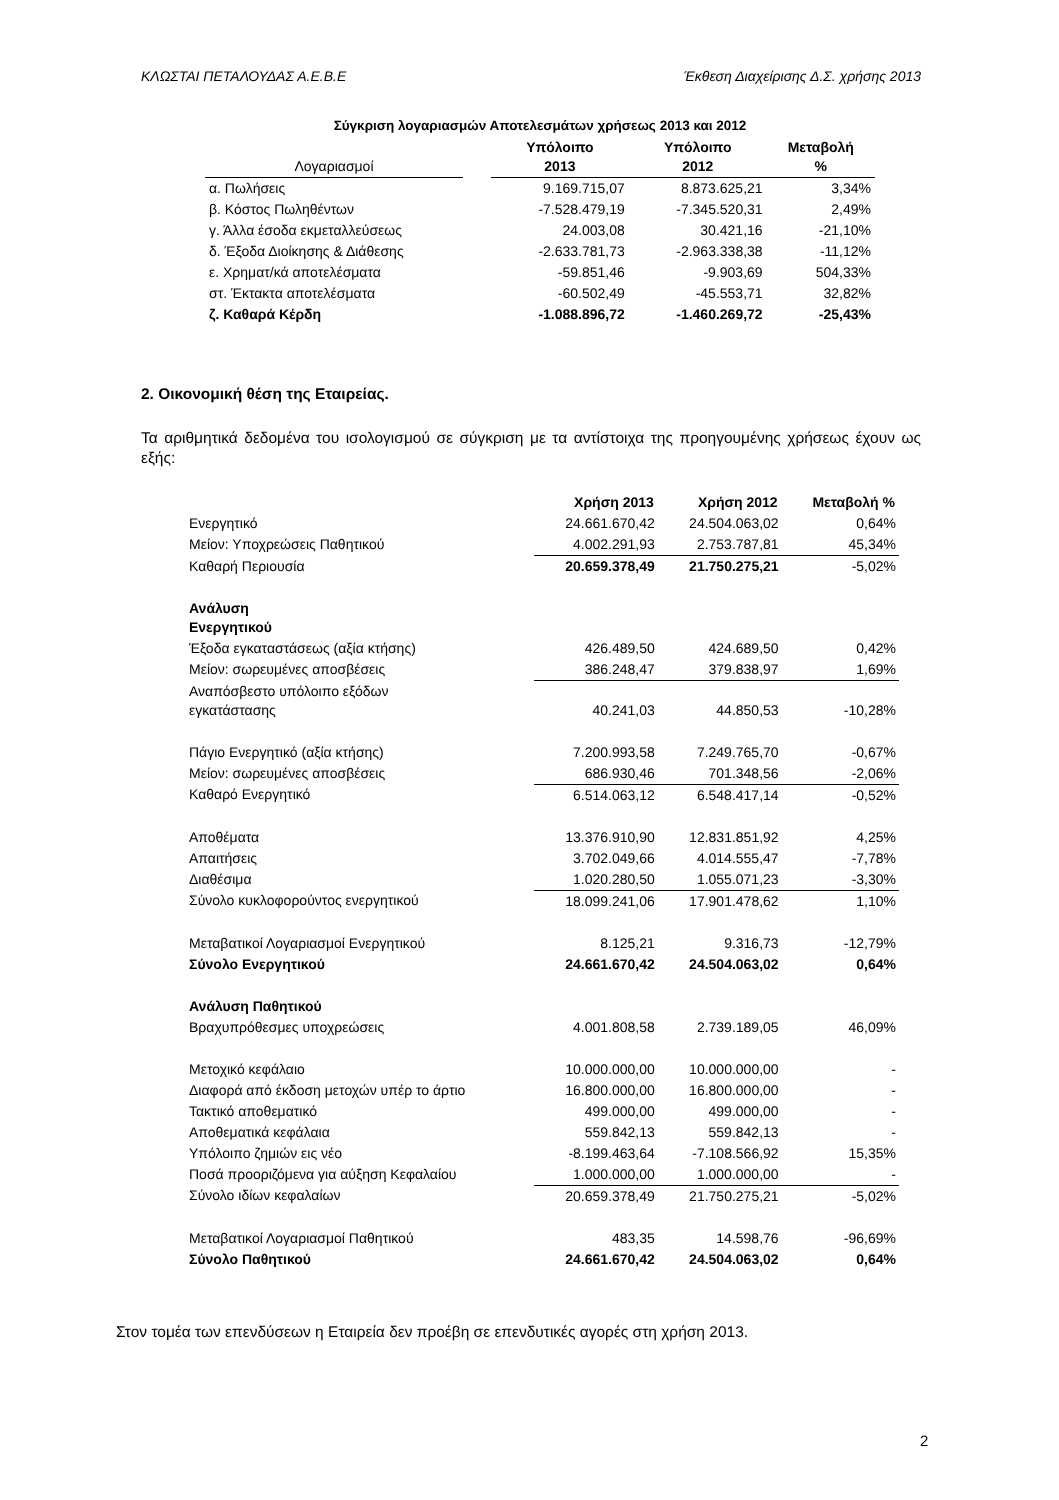ΚΛΩΣΤΑΙ ΠΕΤΑΛΟΥΔΑΣ Α.Ε.Β.Ε Έκθεση Διαχείρισης Δ.Σ. χρήσης 2013
Σύγκριση λογαριασμών Αποτελεσμάτων χρήσεως 2013 και 2012
| Λογαριασμοί | | Υπόλοιπο 2013 | Υπόλοιπο 2012 | Μεταβολή % |
| --- | --- | --- | --- | --- |
| α. Πωλήσεις | | 9.169.715,07 | 8.873.625,21 | 3,34% |
| β. Κόστος Πωληθέντων | | -7.528.479,19 | -7.345.520,31 | 2,49% |
| γ. Άλλα έσοδα εκμεταλλεύσεως | | 24.003,08 | 30.421,16 | -21,10% |
| δ. Έξοδα Διοίκησης & Διάθεσης | | -2.633.781,73 | -2.963.338,38 | -11,12% |
| ε. Χρηματ/κά αποτελέσματα | | -59.851,46 | -9.903,69 | 504,33% |
| στ. Έκτακτα αποτελέσματα | | -60.502,49 | -45.553,71 | 32,82% |
| ζ. Καθαρά Κέρδη | | -1.088.896,72 | -1.460.269,72 | -25,43% |
2. Οικονομική θέση της Εταιρείας.
Τα αριθμητικά δεδομένα του ισολογισμού σε σύγκριση με τα αντίστοιχα της προηγουμένης χρήσεως έχουν ως εξής:
| | Χρήση 2013 | Χρήση 2012 | Μεταβολή % |
| --- | --- | --- | --- |
| Ενεργητικό | 24.661.670,42 | 24.504.063,02 | 0,64% |
| Μείον: Υποχρεώσεις Παθητικού | 4.002.291,93 | 2.753.787,81 | 45,34% |
| Καθαρή Περιουσία | 20.659.378,49 | 21.750.275,21 | -5,02% |
| Ανάλυση Ενεργητικού | | | |
| Έξοδα εγκαταστάσεως (αξία κτήσης) | 426.489,50 | 424.689,50 | 0,42% |
| Μείον: σωρευμένες αποσβέσεις | 386.248,47 | 379.838,97 | 1,69% |
| Αναπόσβεστο υπόλοιπο εξόδων εγκατάστασης | 40.241,03 | 44.850,53 | -10,28% |
| Πάγιο Ενεργητικό (αξία κτήσης) | 7.200.993,58 | 7.249.765,70 | -0,67% |
| Μείον: σωρευμένες αποσβέσεις | 686.930,46 | 701.348,56 | -2,06% |
| Καθαρό Ενεργητικό | 6.514.063,12 | 6.548.417,14 | -0,52% |
| Αποθέματα | 13.376.910,90 | 12.831.851,92 | 4,25% |
| Απαιτήσεις | 3.702.049,66 | 4.014.555,47 | -7,78% |
| Διαθέσιμα | 1.020.280,50 | 1.055.071,23 | -3,30% |
| Σύνολο κυκλοφορούντος ενεργητικού | 18.099.241,06 | 17.901.478,62 | 1,10% |
| Μεταβατικοί Λογαριασμοί Ενεργητικού | 8.125,21 | 9.316,73 | -12,79% |
| Σύνολο Ενεργητικού | 24.661.670,42 | 24.504.063,02 | 0,64% |
| Ανάλυση Παθητικού | | | |
| Βραχυπρόθεσμες υποχρεώσεις | 4.001.808,58 | 2.739.189,05 | 46,09% |
| Μετοχικό κεφάλαιο | 10.000.000,00 | 10.000.000,00 | - |
| Διαφορά από έκδοση μετοχών υπέρ το άρτιο | 16.800.000,00 | 16.800.000,00 | - |
| Τακτικό αποθεματικό | 499.000,00 | 499.000,00 | - |
| Αποθεματικά κεφάλαια | 559.842,13 | 559.842,13 | - |
| Υπόλοιπο ζημιών εις νέο | -8.199.463,64 | -7.108.566,92 | 15,35% |
| Ποσά προοριζόμενα για αύξηση Κεφαλαίου | 1.000.000,00 | 1.000.000,00 | - |
| Σύνολο ιδίων κεφαλαίων | 20.659.378,49 | 21.750.275,21 | -5,02% |
| Μεταβατικοί Λογαριασμοί Παθητικού | 483,35 | 14.598,76 | -96,69% |
| Σύνολο Παθητικού | 24.661.670,42 | 24.504.063,02 | 0,64% |
Στον τομέα των επενδύσεων η Εταιρεία δεν προέβη σε επενδυτικές αγορές στη χρήση 2013.
2